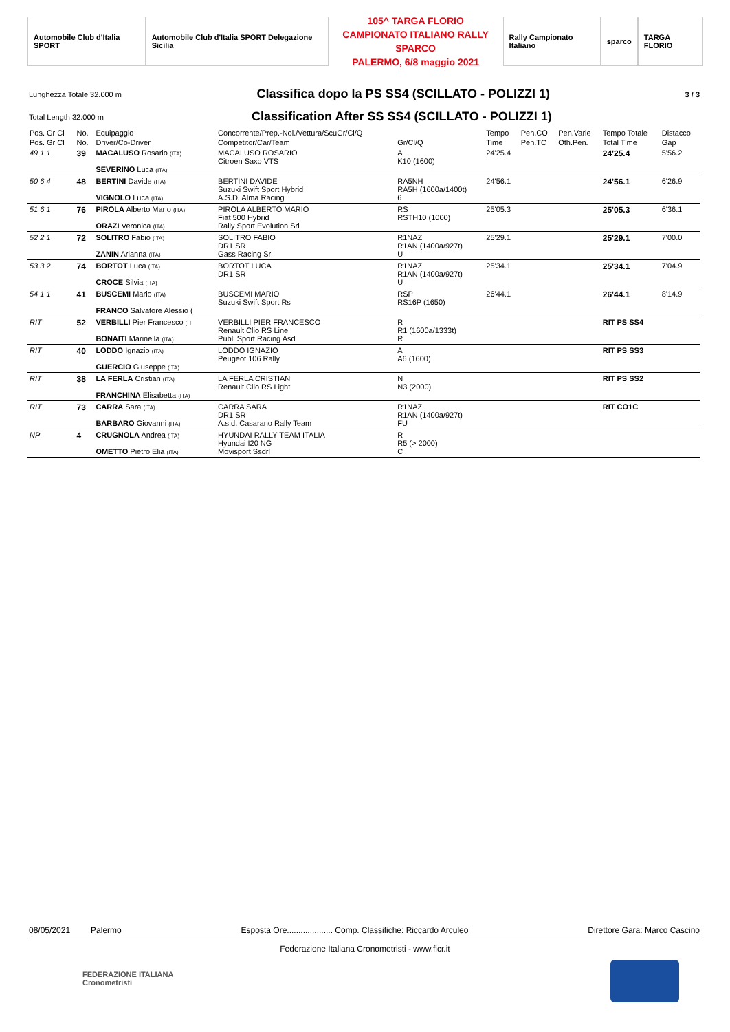Automobile Club d'Italia SPORT
Automobile Club d'Italia SPORT Delegazione Sicilia
105^ TARGA FLORIO
CAMPIONATO ITALIANO RALLY SPARCO
PALERMO, 6/8 maggio 2021
Rally Campionato Italiano sparco TARGA FLORIO
Lunghezza Totale 32.000 m
Classifica dopo la PS SS4 (SCILLATO - POLIZZI 1)
3 / 3
Total Length 32.000 m
Classification After SS SS4 (SCILLATO - POLIZZI 1)
| Pos. Gr Cl | No. | Equipaggio | Concorrente/Prep.-Nol./Vettura/ScuGr/Cl/Q | | Tempo | Pen.CO | Pen.Varie | Tempo Totale | Distacco |
| --- | --- | --- | --- | --- | --- | --- | --- | --- | --- |
| Pos. Gr Cl | No. | Driver/Co-Driver | Competitor/Car/Team | Gr/Cl/Q | Time | Pen.TC | Oth.Pen. | Total Time | Gap |
| 49 1 1 | 39 | MACALUSO Rosario (ITA) SEVERINO Luca (ITA) | MACALUSO ROSARIO Citroen Saxo VTS | A K10 (1600) | 24'25.4 | | | 24'25.4 | 5'56.2 |
| 50 6 4 | 48 | BERTINI Davide (ITA) VIGNOLO Luca (ITA) | BERTINI DAVIDE Suzuki Swift Sport Hybrid A.S.D. Alma Racing | RA5NH RA5H (1600a/1400t) 6 | 24'56.1 | | | 24'56.1 | 6'26.9 |
| 51 6 1 | 76 | PIROLA Alberto Mario (ITA) ORAZI Veronica (ITA) | PIROLA ALBERTO MARIO Fiat 500 Hybrid Rally Sport Evolution Srl | RS RSTH10 (1000) | 25'05.3 | | | 25'05.3 | 6'36.1 |
| 52 2 1 | 72 | SOLITRO Fabio (ITA) ZANIN Arianna (ITA) | SOLITRO FABIO DR1 SR Gass Racing Srl | R1NAZ R1AN (1400a/927t) U | 25'29.1 | | | 25'29.1 | 7'00.0 |
| 53 3 2 | 74 | BORTOT Luca (ITA) CROCE Silvia (ITA) | BORTOT LUCA DR1 SR | R1NAZ R1AN (1400a/927t) U | 25'34.1 | | | 25'34.1 | 7'04.9 |
| 54 1 1 | 41 | BUSCEMI Mario (ITA) FRANCO Salvatore Alessio ( | BUSCEMI MARIO Suzuki Swift Sport Rs | RSP RS16P (1650) | 26'44.1 | | | 26'44.1 | 8'14.9 |
| RIT | 52 | VERBILLI Pier Francesco (IT BONAITI Marinella (ITA) | VERBILLI PIER FRANCESCO Renault Clio RS Line Publi Sport Racing Asd | R R1 (1600a/1333t) R | | | | RIT PS SS4 | |
| RIT | 40 | LODDO Ignazio (ITA) GUERCIO Giuseppe (ITA) | LODDO IGNAZIO Peugeot 106 Rally | A A6 (1600) | | | | RIT PS SS3 | |
| RIT | 38 | LA FERLA Cristian (ITA) FRANCHINA Elisabetta (ITA) | LA FERLA CRISTIAN Renault Clio RS Light | N N3 (2000) | | | | RIT PS SS2 | |
| RIT | 73 | CARRA Sara (ITA) BARBARO Giovanni (ITA) | CARRA SARA DR1 SR A.s.d. Casarano Rally Team | R1NAZ R1AN (1400a/927t) FU | | | | RIT CO1C | |
| NP | 4 | CRUGNOLA Andrea (ITA) OMETTO Pietro Elia (ITA) | HYUNDAI RALLY TEAM ITALIA Hyundai I20 NG Movisport Ssdrl | R R5 (> 2000) C | | | | | |
08/05/2021 Palermo Esposta Ore.................... Comp. Classifiche: Riccardo Arculeo Direttore Gara: Marco Cascino
Federazione Italiana Cronometristi - www.ficr.it
FEDERAZIONE ITALIANA
Cronometristi